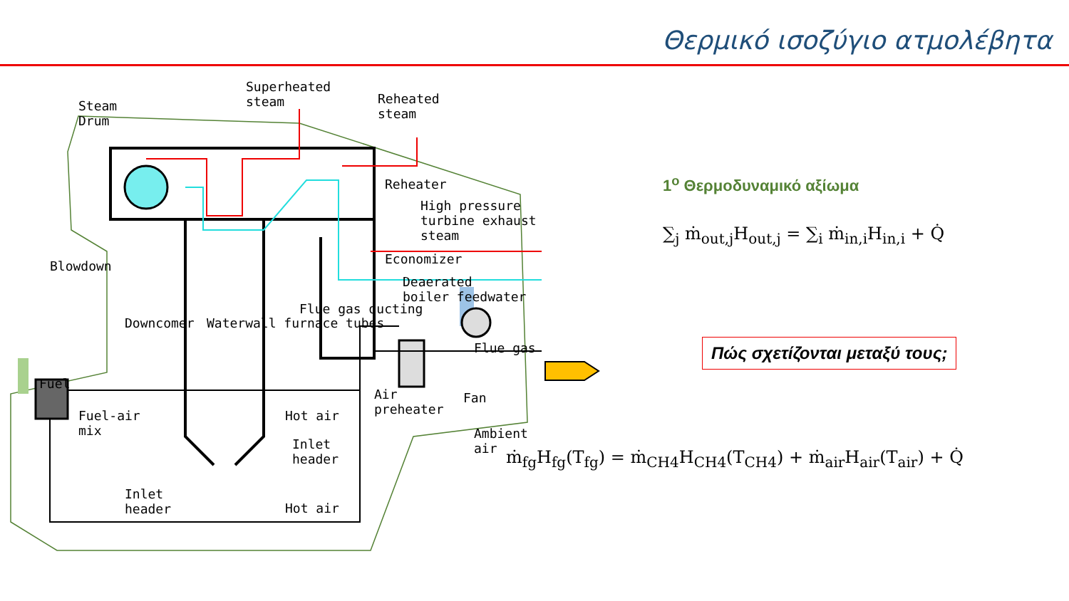Θερμικό ισοζύγιο ατμολέβητα
Steam
Drum
Superheated
steam
Reheated
steam
Reheater
High pressure
turbine exhaust
steam
Economizer
Deaerated
boiler feedwater
Blowdown
Downcomer Waterwall furnace tubes
Flue gas ducting
Flue gas
Fuel
Fuel-air
mix
Hot air
Air
preheater
Fan
Ambient
air
Inlet
header
Inlet
header
Hot air
1<sup>ο</sup> Θερμοδυναμικό αξίωμα
∑<sub>j</sub> ṁ<sub>out,j</sub>H<sub>out,j</sub> = ∑<sub>i</sub> ṁ<sub>in,i</sub>H<sub>in,i</sub> + Q̇
Πώς σχετίζονται μεταξύ τους;
ṁ<sub>fg</sub>H<sub>fg</sub>(T<sub>fg</sub>) = ṁ<sub>CH4</sub>H<sub>CH4</sub>(T<sub>CH4</sub>) + ṁ<sub>air</sub>H<sub>air</sub>(T<sub>air</sub>) + Q̇